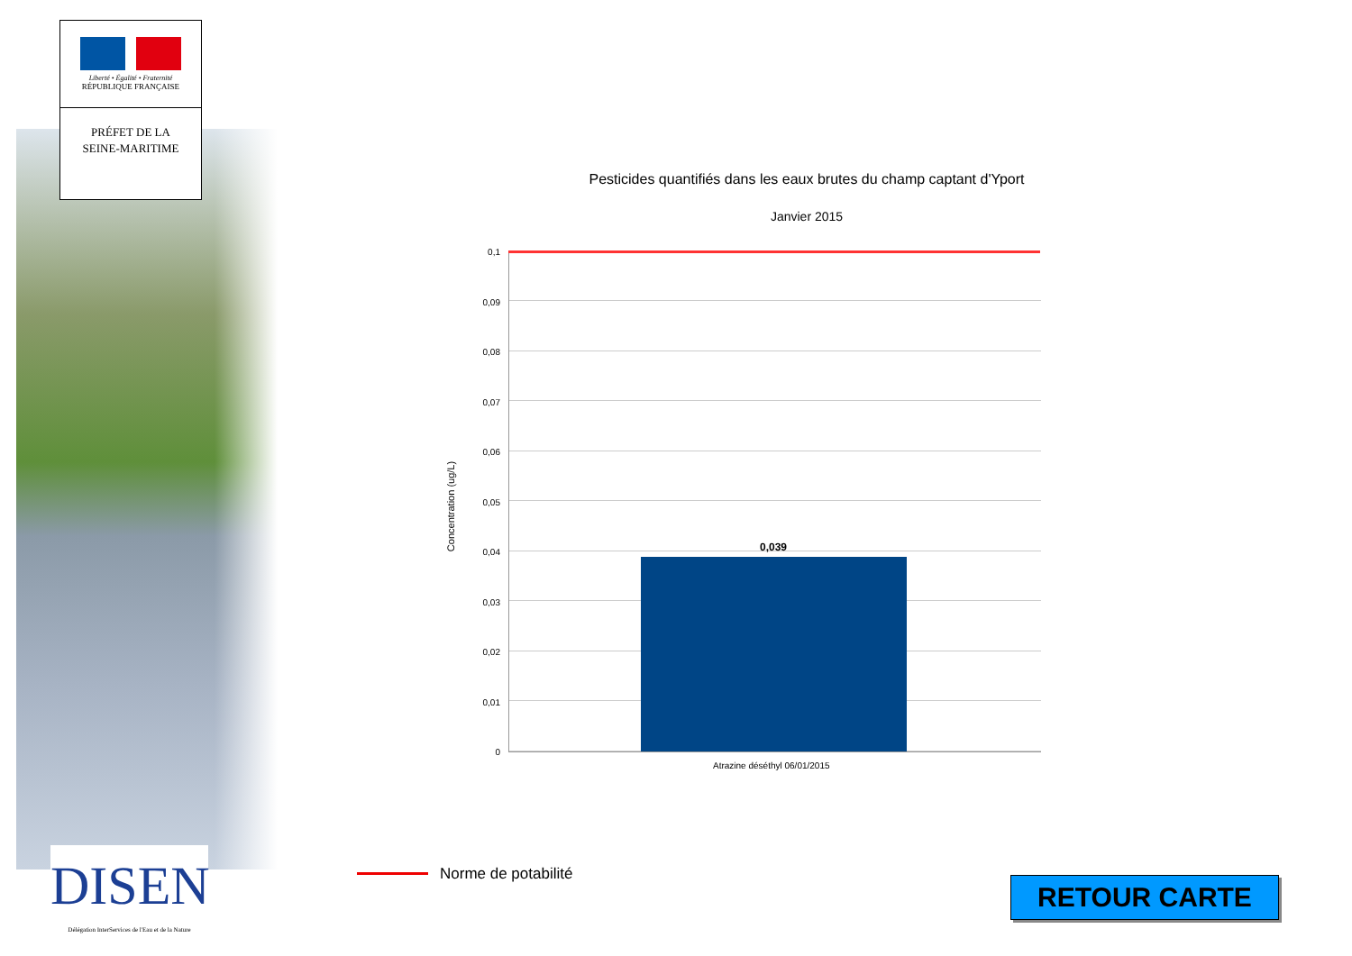Liberté • Égalité • Fraternité
RÉPUBLIQUE FRANÇAISE
PRÉFET DE LA
SEINE-MARITIME
DISEN
Délégation InterServices de l'Eau et de la Nature
Pesticides quantifiés dans les eaux brutes du champ captant d'Yport
Janvier 2015
0,1
0,09
0,08
0,07
0,06
0,05
0,04
0,03
0,02
0,01
0
Concentration (ug/L)
0,039
Atrazine déséthyl 06/01/2015
Norme de potabilité
RETOUR CARTE